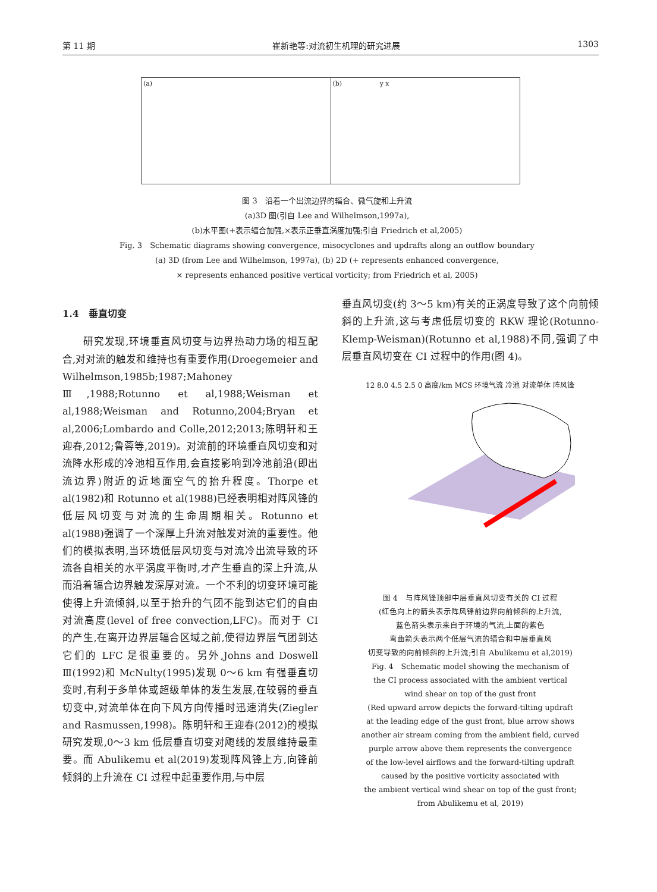第 11 期 崔新艳等:对流初生机理的研究进展 1303
(a) (b) y x
图 3　沿着一个出流边界的辐合、微气旋和上升流
(a)3D 图(引自 Lee and Wilhelmson,1997a),
(b)水平图(+表示辐合加强,×表示正垂直涡度加强;引自 Friedrich et al,2005)
Fig. 3　Schematic diagrams showing convergence, misocyclones and updrafts along an outflow boundary
(a) 3D (from Lee and Wilhelmson, 1997a), (b) 2D (+ represents enhanced convergence,
× represents enhanced positive vertical vorticity; from Friedrich et al, 2005)
1.4　垂直切变
　　研究发现,环境垂直风切变与边界热动力场的相互配合,对对流的触发和维持也有重要作用(Droegemeier and Wilhelmson,1985b;1987;Mahoney Ⅲ,1988;Rotunno et al,1988;Weisman et al,1988;Weisman and Rotunno,2004;Bryan et al,2006;Lombardo and Colle,2012;2013;陈明轩和王迎春,2012;鲁蓉等,2019)。对流前的环境垂直风切变和对流降水形成的冷池相互作用,会直接影响到冷池前沿(即出流边界)附近的近地面空气的抬升程度。Thorpe et al(1982)和 Rotunno et al(1988)已经表明相对阵风锋的低层风切变与对流的生命周期相关。Rotunno et al(1988)强调了一个深厚上升流对触发对流的重要性。他们的模拟表明,当环境低层风切变与对流冷出流导致的环流各自相关的水平涡度平衡时,才产生垂直的深上升流,从而沿着辐合边界触发深厚对流。一个不利的切变环境可能使得上升流倾斜,以至于抬升的气团不能到达它们的自由对流高度(level of free convection,LFC)。而对于 CI 的产生,在离开边界层辐合区域之前,使得边界层气团到达它们的 LFC 是很重要的。另外,Johns and Doswell Ⅲ(1992)和 McNulty(1995)发现 0～6 km 有强垂直切变时,有利于多单体或超级单体的发生发展,在较弱的垂直切变中,对流单体在向下风方向传播时迅速消失(Ziegler and Rasmussen,1998)。陈明轩和王迎春(2012)的模拟研究发现,0～3 km 低层垂直切变对飑线的发展维持最重要。而 Abulikemu et al(2019)发现阵风锋上方,向锋前倾斜的上升流在 CI 过程中起重要作用,与中层
垂直风切变(约 3～5 km)有关的正涡度导致了这个向前倾斜的上升流,这与考虑低层切变的 RKW 理论(Rotunno-Klemp-Weisman)(Rotunno et al,1988)不同,强调了中层垂直风切变在 CI 过程中的作用(图 4)。
12 8.0 4.5 2.5 0 高度/km MCS 环境气流 冷池 对流单体 阵风锋
图 4　与阵风锋顶部中层垂直风切变有关的 CI 过程
(红色向上的箭头表示阵风锋前边界向前倾斜的上升流,
蓝色箭头表示来自于环境的气流,上面的紫色
弯曲箭头表示两个低层气流的辐合和中层垂直风
切变导致的向前倾斜的上升流;引自 Abulikemu et al,2019)
Fig. 4　Schematic model showing the mechanism of
the CI process associated with the ambient vertical
wind shear on top of the gust front
(Red upward arrow depicts the forward-tilting updraft
at the leading edge of the gust front, blue arrow shows
another air stream coming from the ambient field, curved
purple arrow above them represents the convergence
of the low-level airflows and the forward-tilting updraft
caused by the positive vorticity associated with
the ambient vertical wind shear on top of the gust front;
from Abulikemu et al, 2019)